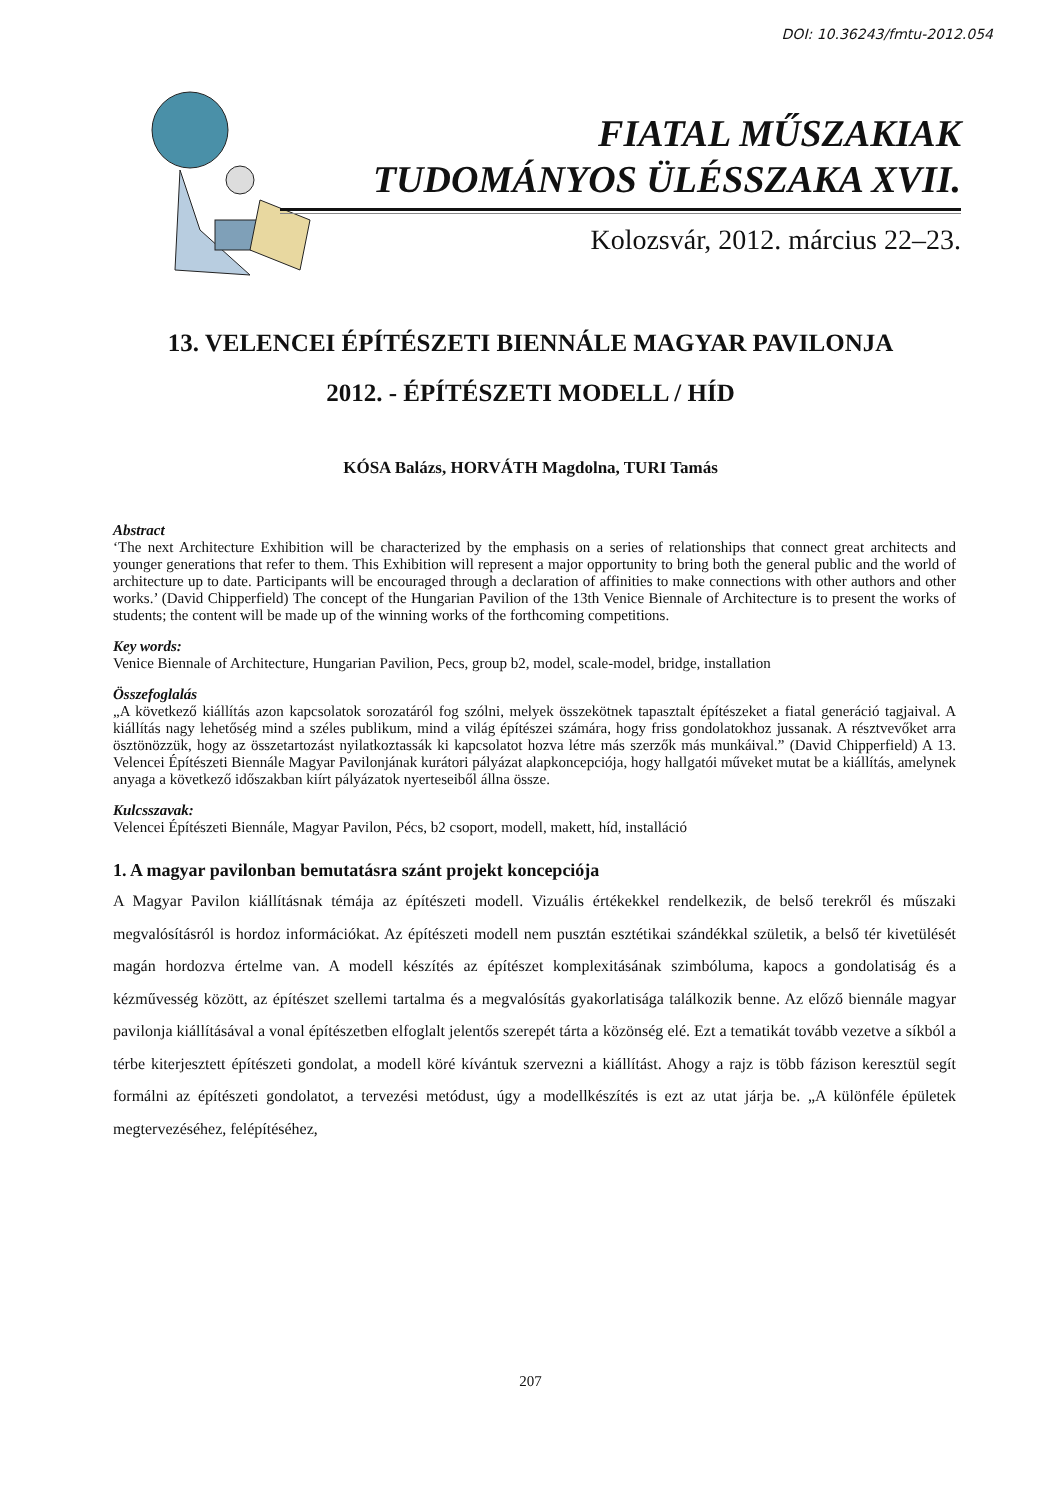DOI: 10.36243/fmtu-2012.054
FIATAL MŰSZAKIAK
TUDOMÁNYOS ÜLÉSSZAKA XVII.
Kolozsvár, 2012. március 22–23.
13. VELENCEI ÉPÍTÉSZETI BIENNÁLE MAGYAR PAVILONJA
2012. - ÉPÍTÉSZETI MODELL / HÍD
KÓSA Balázs, HORVÁTH Magdolna, TURI Tamás
Abstract
‘The next Architecture Exhibition will be characterized by the emphasis on a series of relationships that connect great architects and younger generations that refer to them. This Exhibition will represent a major opportunity to bring both the general public and the world of architecture up to date. Participants will be encouraged through a declaration of affinities to make connections with other authors and other works.’ (David Chipperfield) The concept of the Hungarian Pavilion of the 13th Venice Biennale of Architecture is to present the works of students; the content will be made up of the winning works of the forthcoming competitions.
Key words:
Venice Biennale of Architecture, Hungarian Pavilion, Pecs, group b2, model, scale-model, bridge, installation
Összefoglalás
„A következő kiállítás azon kapcsolatok sorozatáról fog szólni, melyek összekötnek tapasztalt építészeket a fiatal generáció tagjaival. A kiállítás nagy lehetőség mind a széles publikum, mind a világ építészei számára, hogy friss gondolatokhoz jussanak. A résztvevőket arra ösztönözzük, hogy az összetartozást nyilatkoztassák ki kapcsolatot hozva létre más szerzők más munkáival.” (David Chipperfield) A 13. Velencei Építészeti Biennále Magyar Pavilonjának kurátori pályázat alapkoncepciója, hogy hallgatói műveket mutat be a kiállítás, amelynek anyaga a következő időszakban kiírt pályázatok nyerteseiből állna össze.
Kulcsszavak:
Velencei Építészeti Biennále, Magyar Pavilon, Pécs, b2 csoport, modell, makett, híd, installáció
1. A magyar pavilonban bemutatásra szánt projekt koncepciója
A Magyar Pavilon kiállításnak témája az építészeti modell. Vizuális értékekkel rendelkezik, de belső terekről és műszaki megvalósításról is hordoz információkat. Az építészeti modell nem pusztán esztétikai szándékkal születik, a belső tér kivetülését magán hordozva értelme van. A modell készítés az építészet komplexitásának szimbóluma, kapocs a gondolatiság és a kézművesség között, az építészet szellemi tartalma és a megvalósítás gyakorlatisága találkozik benne. Az előző biennále magyar pavilonja kiállításával a vonal építészetben elfoglalt jelentős szerepét tárta a közönség elé. Ezt a tematikát tovább vezetve a síkból a térbe kiterjesztett építészeti gondolat, a modell köré kívántuk szervezni a kiállítást. Ahogy a rajz is több fázison keresztül segít formálni az építészeti gondolatot, a tervezési metódust, úgy a modellkészítés is ezt az utat járja be. „A különféle épületek megtervezéséhez, felépítéséhez,
207